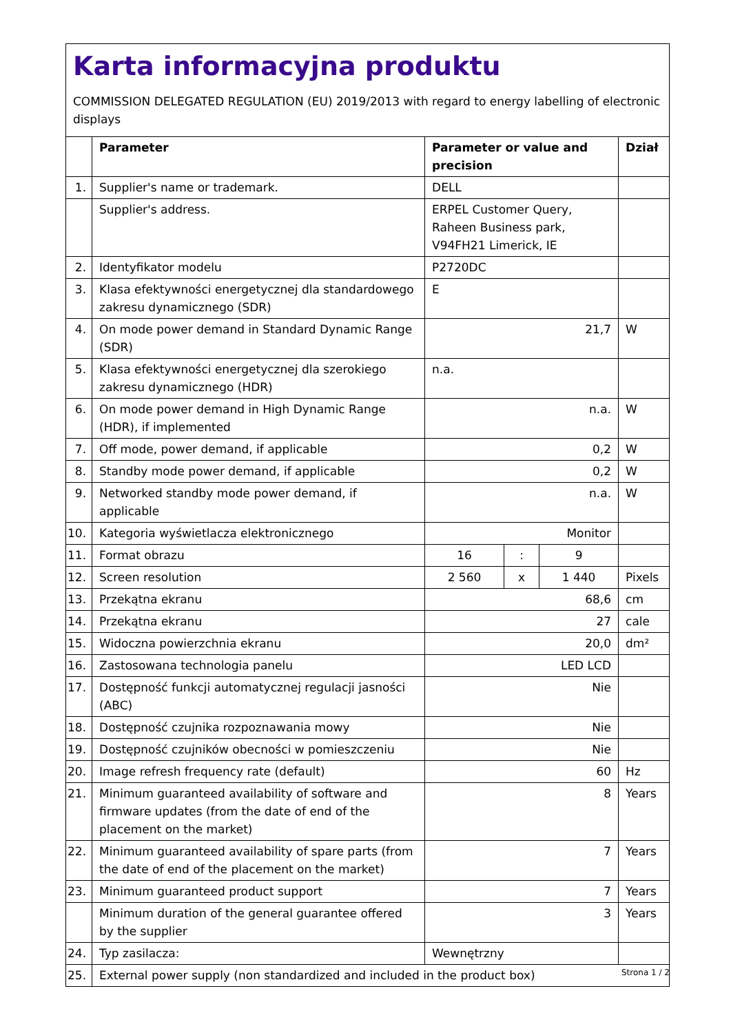Karta informacyjna produktu
COMMISSION DELEGATED REGULATION (EU) 2019/2013 with regard to energy labelling of electronic displays
| | Parameter | Parameter or value and precision | | | Dział |
| --- | --- | --- | --- | --- | --- |
| 1. | Supplier's name or trademark. | DELL | | | |
| | Supplier's address. | ERPEL Customer Query, Raheen Business park, V94FH21 Limerick, IE | | | |
| 2. | Identyfikator modelu | P2720DC | | | |
| 3. | Klasa efektywności energetycznej dla standardowego zakresu dynamicznego (SDR) | E | | | |
| 4. | On mode power demand in Standard Dynamic Range (SDR) | 21,7 | | | W |
| 5. | Klasa efektywności energetycznej dla szerokiego zakresu dynamicznego (HDR) | n.a. | | | |
| 6. | On mode power demand in High Dynamic Range (HDR), if implemented | n.a. | | | W |
| 7. | Off mode, power demand, if applicable | 0,2 | | | W |
| 8. | Standby mode power demand, if applicable | 0,2 | | | W |
| 9. | Networked standby mode power demand, if applicable | n.a. | | | W |
| 10. | Kategoria wyświetlacza elektronicznego | Monitor | | | |
| 11. | Format obrazu | 16 | : | 9 | |
| 12. | Screen resolution | 2 560 | x | 1 440 | Pixels |
| 13. | Przekątna ekranu | 68,6 | | | cm |
| 14. | Przekątna ekranu | 27 | | | cale |
| 15. | Widoczna powierzchnia ekranu | 20,0 | | | dm² |
| 16. | Zastosowana technologia panelu | LED LCD | | | |
| 17. | Dostępność funkcji automatycznej regulacji jasności (ABC) | Nie | | | |
| 18. | Dostępność czujnika rozpoznawania mowy | Nie | | | |
| 19. | Dostępność czujników obecności w pomieszczeniu | Nie | | | |
| 20. | Image refresh frequency rate (default) | 60 | | | Hz |
| 21. | Minimum guaranteed availability of software and firmware updates (from the date of end of the placement on the market) | 8 | | | Years |
| 22. | Minimum guaranteed availability of spare parts (from the date of end of the placement on the market) | 7 | | | Years |
| 23. | Minimum guaranteed product support | 7 | | | Years |
| | Minimum duration of the general guarantee offered by the supplier | 3 | | | Years |
| 24. | Typ zasilacza: | Wewnętrzny | | | |
| 25. | External power supply (non standardized and included in the product box) | | | | |
Strona 1 / 2